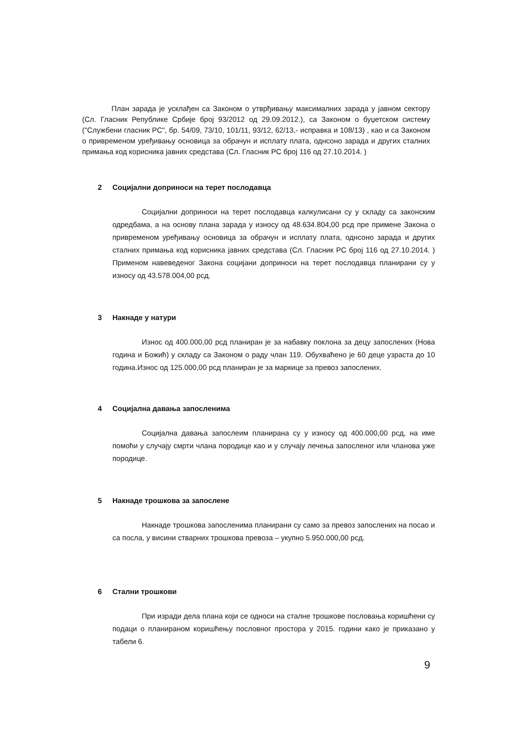План зарада је усклађен са Законом о утврђивању максималних зарада у јавном сектору (Сл. Гласник Републике Србије број 93/2012 од 29.09.2012.), са Законом о буџетском систему ("Службени гласник РС", бр. 54/09, 73/10, 101/11, 93/12, 62/13,- исправка и 108/13) , као и са Законом о привременом уређивању основица за обрачун и исплату плата, однсоно зарада и других сталних примања код корисника јавних средстава (Сл. Гласник РС број 116 од 27.10.2014. )
2 Социјални доприноси на терет послодавца
Социјални доприноси на терет послодавца калкулисани су у складу са законским одредбама, а на основу плана зарада у износу од 48.634.804,00 рсд пре примене Закона о привременом уређивању основица за обрачун и исплату плата, однсоно зарада и других сталних примања код корисника јавних средстава (Сл. Гласник РС број 116 од 27.10.2014. ) Применом навеведеног Закона социјани доприноси на терет послодавца планирани су у износу од 43.578.004,00 рсд.
3 Накнаде у натури
Износ од 400.000,00 рсд планиран је за набавку поклона за децу запослених (Нова година и Божић) у складу са Законом о раду члан 119. Обухваћено је 60 деце узраста до 10 година.Износ од 125.000,00 рсд планиран је за маркице за превоз запослених.
4 Социјална давања запосленима
Социјална давања запослеим планирана су у износу од 400.000,00 рсд, на име помоћи у случају смрти члана породице као и у случају лечења запосленог или чланова уже породице.
5 Накнаде трошкова за запослене
Накнаде трошкова запосленима планирани су само за превоз запослених на посао и са посла, у висини стварних трошкова превоза – укупно 5.950.000,00 рсд.
6 Стални трошкови
При изради дела плана који се односи на сталне трошкове пословања коришћени су подаци о планираном коришћењу пословног простора у 2015. години како је приказано у табели 6.
9